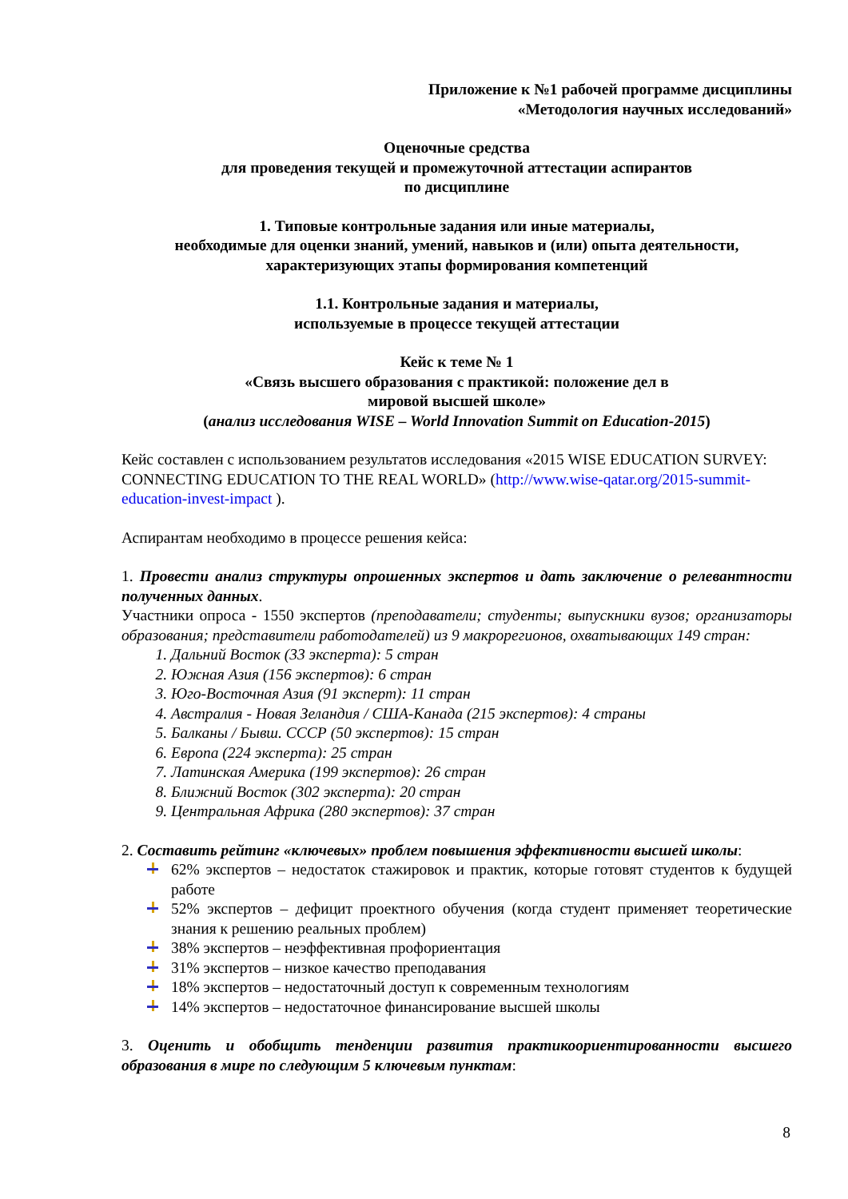Приложение к №1 рабочей программе дисциплины
«Методология научных исследований»
Оценочные средства
для проведения текущей и промежуточной аттестации аспирантов
по дисциплине
1. Типовые контрольные задания или иные материалы,
необходимые для оценки знаний, умений, навыков и (или) опыта деятельности,
характеризующих этапы формирования компетенций
1.1. Контрольные задания и материалы,
используемые в процессе текущей аттестации
Кейс к теме № 1
«Связь высшего образования с практикой: положение дел в
мировой высшей школе»
(анализ исследования WISE – World Innovation Summit on Education-2015)
Кейс составлен с использованием результатов исследования «2015 WISE EDUCATION SURVEY: CONNECTING EDUCATION TO THE REAL WORLD» (http://www.wise-qatar.org/2015-summit-education-invest-impact ).
Аспирантам необходимо в процессе решения кейса:
1. Провести анализ структуры опрошенных экспертов и дать заключение о релевантности полученных данных.
Участники опроса - 1550 экспертов (преподаватели; студенты; выпускники вузов; организаторы образования; представители работодателей) из 9 макрорегионов, охватывающих 149 стран:
1. Дальний Восток (33 эксперта): 5 стран
2. Южная Азия (156 экспертов): 6 стран
3. Юго-Восточная Азия (91 эксперт): 11 стран
4. Австралия - Новая Зеландия / США-Канада (215 экспертов): 4 страны
5. Балканы / Бывш. СССР (50 экспертов): 15 стран
6. Европа (224 эксперта): 25 стран
7. Латинская Америка (199 экспертов): 26 стран
8. Ближний Восток (302 эксперта): 20 стран
9. Центральная Африка (280 экспертов): 37 стран
2. Составить рейтинг «ключевых» проблем повышения эффективности высшей школы:
62% экспертов – недостаток стажировок и практик, которые готовят студентов к будущей работе
52% экспертов – дефицит проектного обучения (когда студент применяет теоретические знания к решению реальных проблем)
38% экспертов – неэффективная профориентация
31% экспертов – низкое качество преподавания
18% экспертов – недостаточный доступ к современным технологиям
14% экспертов – недостаточное финансирование высшей школы
3. Оценить и обобщить тенденции развития практикоориентированности высшего образования в мире по следующим 5 ключевым пунктам:
8